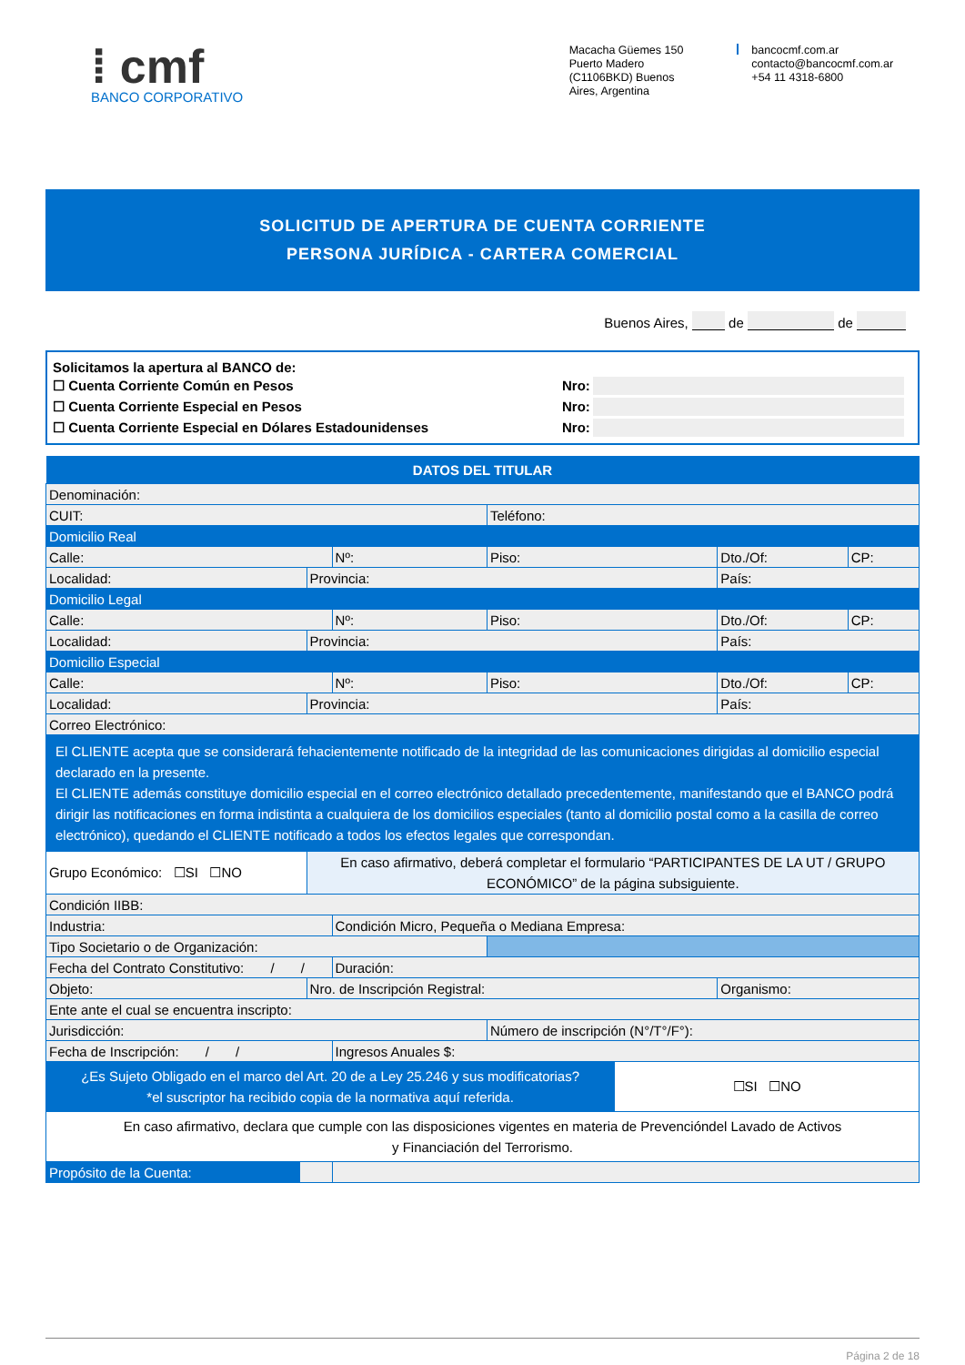⁞ cmf
BANCO CORPORATIVO
Macacha Güemes 150
Puerto Madero
(C1106BKD) Buenos
Aires, Argentina
bancocmf.com.ar
contacto@bancocmf.com.ar
+54 11 4318-6800
SOLICITUD DE APERTURA DE CUENTA CORRIENTE
PERSONA JURÍDICA - CARTERA COMERCIAL
Buenos Aires, de de
Solicitamos la apertura al BANCO de:
☐ Cuenta Corriente Común en Pesos Nro:
☐ Cuenta Corriente Especial en Pesos Nro:
☐ Cuenta Corriente Especial en Dólares Estadounidenses Nro:
| DATOS DEL TITULAR | | | | | | | |
| --- | --- | --- | --- | --- | --- | --- | --- |
| Denominación: | | | | | | | |
| CUIT: | | | | Teléfono: | | | |
| Domicilio Real | | | | | | | |
| Calle: | | | Nº: | Piso: | | Dto./Of: | CP: |
| Localidad: | | Provincia: | | | | País: | |
| Domicilio Legal | | | | | | | |
| Calle: | | | Nº: | Piso: | | Dto./Of: | CP: |
| Localidad: | | Provincia: | | | | País: | |
| Domicilio Especial | | | | | | | |
| Calle: | | | Nº: | Piso: | | Dto./Of: | CP: |
| Localidad: | | Provincia: | | | | País: | |
| Correo Electrónico: | | | | | | | |
| El CLIENTE acepta que se considerará fehacientemente notificado de la integridad de las comunicaciones dirigidas al domicilio especial declarado en la presente. El CLIENTE además constituye domicilio especial en el correo electrónico detallado precedentemente, manifestando que el BANCO podrá dirigir las notificaciones en forma indistinta a cualquiera de los domicilios especiales (tanto al domicilio postal como a la casilla de correo electrónico), quedando el CLIENTE notificado a todos los efectos legales que correspondan. | | | | | | | |
| Grupo Económico: ☐SI ☐NO | | En caso afirmativo, deberá completar el formulario “PARTICIPANTES DE LA UT / GRUPO ECONÓMICO” de la página subsiguiente. | | | | | |
| Condición IIBB: | | | | | | | |
| Industria: | | | Condición Micro, Pequeña o Mediana Empresa: | | | | |
| Tipo Societario o de Organización: | | | | | | | |
| Fecha del Contrato Constitutivo: / / | | | Duración: | | | | |
| Objeto: | | Nro. de Inscripción Registral: | | | | Organismo: | |
| Ente ante el cual se encuentra inscripto: | | | | | | | |
| Jurisdicción: | | | | Número de inscripción (N°/T°/F°): | | | |
| Fecha de Inscripción: / / | | | Ingresos Anuales $: | | | | |
| ¿Es Sujeto Obligado en el marco del Art. 20 de a Ley 25.246 y sus modificatorias? *el suscriptor ha recibido copia de la normativa aquí referida. | | | | | ☐SI ☐NO | | |
| En caso afirmativo, declara que cumple con las disposiciones vigentes en materia de Prevencióndel Lavado de Activos y Financiación del Terrorismo. | | | | | | | |
| Propósito de la Cuenta: | | | | | | | |
Página 2 de 18